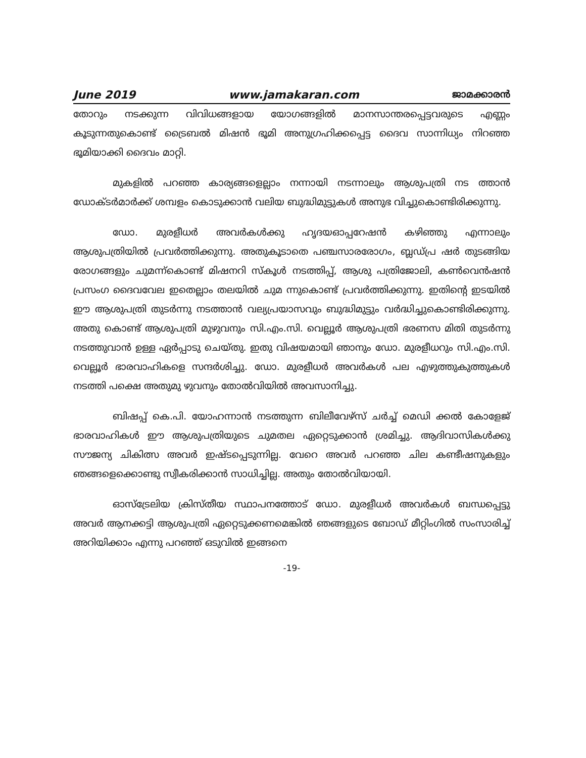June 2019 www.jamakaran.com ജാമക്കാരൻ
തോറും നടക്കുന്ന വിവിധങ്ങളായ യോഗങ്ങളിൽ മാനസാന്തരപ്പെട്ടവരുടെ എണ്ണം കൂടുന്നതുകൊണ്ട് ട്രൈബൽ മിഷൻ ഭൂമി അനുഗ്രഹിക്കപ്പെട്ട ദൈവ സാന്നിധ്യം നിറഞ്ഞ ഭൂമിയാക്കി ദൈവം മാറ്റി.
മുകളിൽ പറഞ്ഞ കാര്യങ്ങളെല്ലാം നന്നായി നടന്നാലും ആശുപത്രി നട ത്താൻ ഡോക്ടർമാർക്ക് ശമ്പളം കൊടുക്കാൻ വലിയ ബുദ്ധിമുട്ടുകൾ അനുഭ വിച്ചുകൊണ്ടിരിക്കുന്നു.
ഡോ. മുരളീധർ അവർകൾക്കു ഹൃദയഓപ്പറേഷൻ കഴിഞ്ഞു എന്നാലും ആശുപത്രിയിൽ പ്രവർത്തിക്കുന്നു. അതുകൂടാതെ പഞ്ചസാരരോഗം, ബ്ലഡ്പ്ര ഷർ തുടങ്ങിയ രോഗങ്ങളും ചുമന്ന്കൊണ്ട് മിഷനറി സ്കൂൾ നടത്തിപ്പ്, ആശു പത്രിജോലി, കൺവെൻഷൻ പ്രസംഗ ദൈവവേല ഇതെല്ലാം തലയിൽ ചുമ ന്നുകൊണ്ട് പ്രവർത്തിക്കുന്നു. ഇതിന്റെ ഇടയിൽ ഈ ആശുപത്രി തുടർന്നു നടത്താൻ വല്യപ്രയാസവും ബുദ്ധിമുട്ടും വർദ്ധിച്ചുകൊണ്ടിരിക്കുന്നു. അതു കൊണ്ട് ആശുപത്രി മുഴുവനും സി.എം.സി. വെല്ലൂർ ആശുപത്രി ഭരണസ മിതി തുടർന്നു നടത്തുവാൻ ഉള്ള ഏർപ്പാടു ചെയ്തു. ഇതു വിഷയമായി ഞാനും ഡോ. മുരളീധറും സി.എം.സി. വെല്ലൂർ ഭാരവാഹികളെ സന്ദർശിച്ചു. ഡോ. മുരളീധർ അവർകൾ പല എഴുത്തുകുത്തുകൾ നടത്തി പക്ഷെ അതുമു ഴുവനും തോൽവിയിൽ അവസാനിച്ചു.
ബിഷപ്പ് കെ.പി. യോഹന്നാൻ നടത്തുന്ന ബിലീവേഴ്സ് ചർച്ച് മെഡി ക്കൽ കോളേജ് ഭാരവാഹികൾ ഈ ആശുപത്രിയുടെ ചുമതല ഏറ്റെടുക്കാൻ ശ്രമിച്ചു. ആദിവാസികൾക്കു സൗജന്യ ചികിത്സ അവർ ഇഷ്ടപ്പെടുന്നില്ല. വേറെ അവർ പറഞ്ഞ ചില കണ്ടീഷനുകളും ഞങ്ങളെക്കൊണ്ടു സ്വീകരിക്കാൻ സാധിച്ചില്ല. അതും തോൽവിയായി.
ഓസ്ട്രേലിയ ക്രിസ്തീയ സ്ഥാപനത്തോട് ഡോ. മുരളീധർ അവർകൾ ബന്ധപ്പെട്ടു അവർ ആനക്കട്ടി ആശുപത്രി ഏറ്റെടുക്കണമെങ്കിൽ ഞങ്ങളുടെ ബോഡ് മീറ്റിംഗിൽ സംസാരിച്ച് അറിയിക്കാം എന്നു പറഞ്ഞ് ഒടുവിൽ ഇങ്ങനെ
-19-